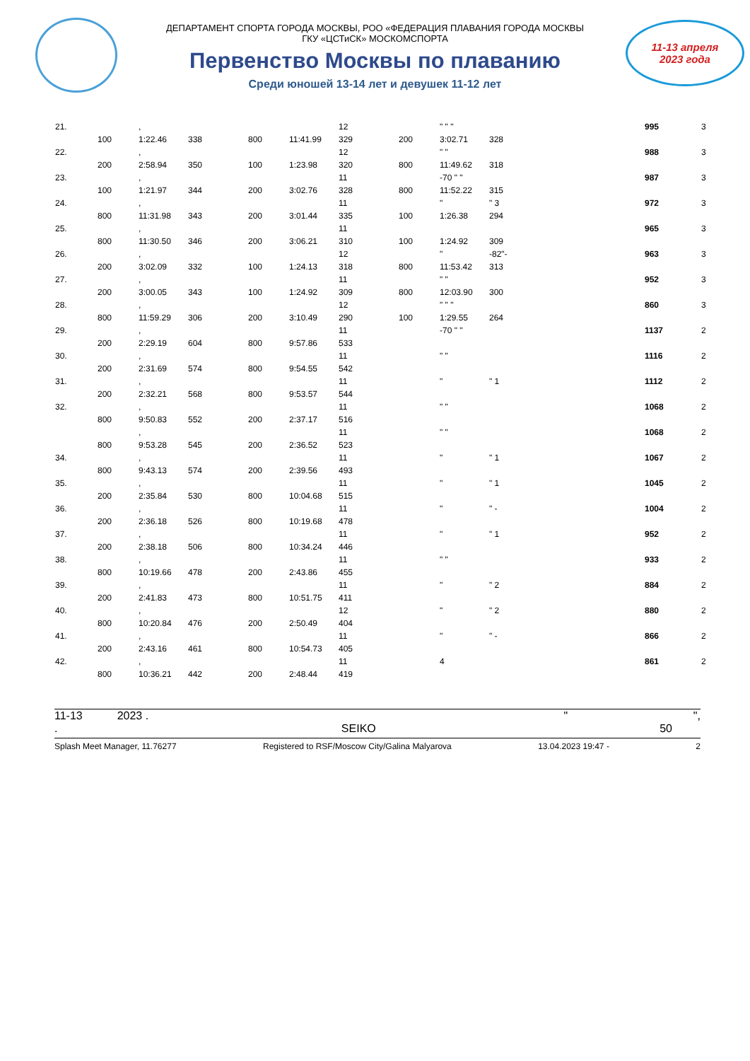ДЕПАРТАМЕНТ СПОРТА ГОРОДА МОСКВЫ, РОО «ФЕДЕРАЦИЯ ПЛАВАНИЯ ГОРОДА МОСКВЫ
ГКУ «ЦСТиСК» МОСКОМСПОРТА
Первенство Москвы по плаванию
Среди юношей 13-14 лет и девушек 11-12 лет
11-13 апреля
2023 года
| 21. | | , | | | | 12 | | " " " | | 995 | 3 |
| | 100 | 1:22.46 | 338 | 800 | 11:41.99 | 329 | 200 | 3:02.71 | 328 | | |
| 22. | | , | | | | 12 | | " " | | 988 | 3 |
| | 200 | 2:58.94 | 350 | 100 | 1:23.98 | 320 | 800 | 11:49.62 | 318 | | |
| 23. | | , | | | | 11 | | -70 " " | | 987 | 3 |
| | 100 | 1:21.97 | 344 | 200 | 3:02.76 | 328 | 800 | 11:52.22 | 315 | | |
| 24. | | , | | | | 11 | | " | " 3 | 972 | 3 |
| | 800 | 11:31.98 | 343 | 200 | 3:01.44 | 335 | 100 | 1:26.38 | 294 | | |
| 25. | | , | | | | 11 | | | | 965 | 3 |
| | 800 | 11:30.50 | 346 | 200 | 3:06.21 | 310 | 100 | 1:24.92 | 309 | | |
| 26. | | , | | | | 12 | | " | -82"- | 963 | 3 |
| | 200 | 3:02.09 | 332 | 100 | 1:24.13 | 318 | 800 | 11:53.42 | 313 | | |
| 27. | | , | | | | 11 | | " " | | 952 | 3 |
| | 200 | 3:00.05 | 343 | 100 | 1:24.92 | 309 | 800 | 12:03.90 | 300 | | |
| 28. | | , | | | | 12 | | " " " | | 860 | 3 |
| | 800 | 11:59.29 | 306 | 200 | 3:10.49 | 290 | 100 | 1:29.55 | 264 | | |
| 29. | | , | | | | 11 | | -70 " " | | 1137 | 2 |
| | 200 | 2:29.19 | 604 | 800 | 9:57.86 | 533 | | | | | |
| 30. | | , | | | | 11 | | " " | | 1116 | 2 |
| | 200 | 2:31.69 | 574 | 800 | 9:54.55 | 542 | | | | | |
| 31. | | , | | | | 11 | | " | " 1 | 1112 | 2 |
| | 200 | 2:32.21 | 568 | 800 | 9:53.57 | 544 | | | | | |
| 32. | | , | | | | 11 | | " " | | 1068 | 2 |
| | 800 | 9:50.83 | 552 | 200 | 2:37.17 | 516 | | | | | |
| | | , | | | | 11 | | " " | | 1068 | 2 |
| | 800 | 9:53.28 | 545 | 200 | 2:36.52 | 523 | | | | | |
| 34. | | , | | | | 11 | | " | " 1 | 1067 | 2 |
| | 800 | 9:43.13 | 574 | 200 | 2:39.56 | 493 | | | | | |
| 35. | | , | | | | 11 | | " | " 1 | 1045 | 2 |
| | 200 | 2:35.84 | 530 | 800 | 10:04.68 | 515 | | | | | |
| 36. | | , | | | | 11 | | " | " - | 1004 | 2 |
| | 200 | 2:36.18 | 526 | 800 | 10:19.68 | 478 | | | | | |
| 37. | | , | | | | 11 | | " | " 1 | 952 | 2 |
| | 200 | 2:38.18 | 506 | 800 | 10:34.24 | 446 | | | | | |
| 38. | | , | | | | 11 | | " " | | 933 | 2 |
| | 800 | 10:19.66 | 478 | 200 | 2:43.86 | 455 | | | | | |
| 39. | | , | | | | 11 | | " | " 2 | 884 | 2 |
| | 200 | 2:41.83 | 473 | 800 | 10:51.75 | 411 | | | | | |
| 40. | | , | | | | 12 | | " | " 2 | 880 | 2 |
| | 800 | 10:20.84 | 476 | 200 | 2:50.49 | 404 | | | | | |
| 41. | | , | | | | 11 | | " | " - | 866 | 2 |
| | 200 | 2:43.16 | 461 | 800 | 10:54.73 | 405 | | | | | |
| 42. | | , | | | | 11 | | 4 | | 861 | 2 |
| | 800 | 10:36.21 | 442 | 200 | 2:48.44 | 419 | | | | | |
11-13 2023 . " ",
. SEIKO 50
Splash Meet Manager, 11.76277 Registered to RSF/Moscow City/Galina Malyarova 13.04.2023 19:47 - 2